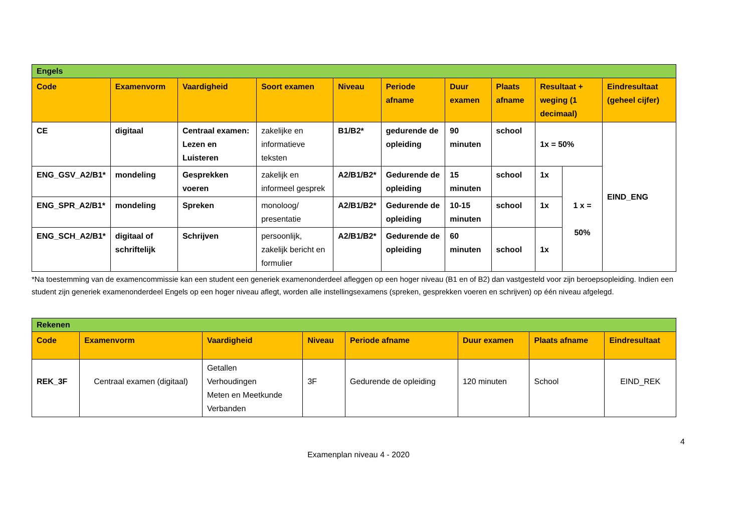| Engels | | | | | | | | | | |
| Code | Examenvorm | Vaardigheid | Soort examen | Niveau | Periode afname | Duur examen | Plaats afname | Resultaat + weging (1 decimaal) | | Eindresultaat (geheel cijfer) |
| CE | digitaal | Centraal examen: Lezen en Luisteren | zakelijke en informatieve teksten | B1/B2* | gedurende de opleiding | 90 minuten | school | 1x = 50% | | EIND_ENG |
| ENG_GSV_A2/B1* | mondeling | Gesprekken voeren | zakelijk en informeel gesprek | A2/B1/B2* | Gedurende de opleiding | 15 minuten | school | 1x | 1 x = 50% | |
| ENG_SPR_A2/B1* | mondeling | Spreken | monoloog/ presentatie | A2/B1/B2* | Gedurende de opleiding | 10-15 minuten | school | 1x | | |
| ENG_SCH_A2/B1* | digitaal of schriftelijk | Schrijven | persoonlijk, zakelijk bericht en formulier | A2/B1/B2* | Gedurende de opleiding | 60 minuten | school | 1x | | |
*Na toestemming van de examencommissie kan een student een generiek examenonderdeel afleggen op een hoger niveau (B1 en of B2) dan vastgesteld voor zijn beroepsopleiding. Indien een student zijn generiek examenonderdeel Engels op een hoger niveau aflegt, worden alle instellingsexamens (spreken, gesprekken voeren en schrijven) op één niveau afgelegd.
| Rekenen | | | | | | | |
| Code | Examenvorm | Vaardigheid | Niveau | Periode afname | Duur examen | Plaats afname | Eindresultaat |
| REK_3F | Centraal examen (digitaal) | Getallen Verhoudingen Meten en Meetkunde Verbanden | 3F | Gedurende de opleiding | 120 minuten | School | EIND_REK |
4
Examenplan niveau 4 - 2020